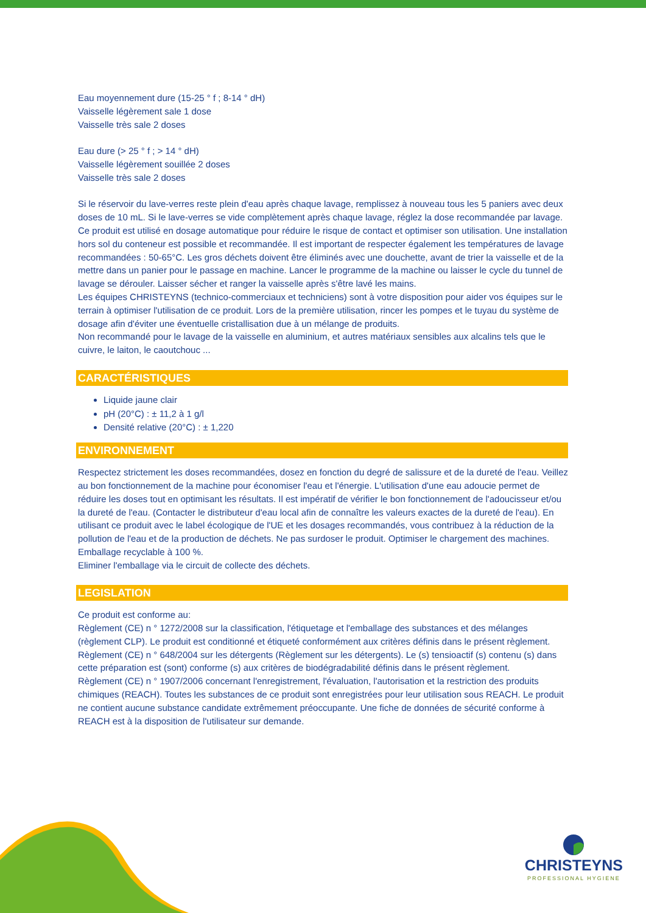Eau moyennement dure (15-25 ° f ; 8-14 ° dH)
Vaisselle légèrement sale 1 dose
Vaisselle très sale 2 doses
Eau dure (> 25 ° f ; > 14 ° dH)
Vaisselle légèrement souillée 2 doses
Vaisselle très sale 2 doses
Si le réservoir du lave-verres reste plein d'eau après chaque lavage, remplissez à nouveau tous les 5 paniers avec deux doses de 10 mL. Si le lave-verres se vide complètement après chaque lavage, réglez la dose recommandée par lavage. Ce produit est utilisé en dosage automatique pour réduire le risque de contact et optimiser son utilisation. Une installation hors sol du conteneur est possible et recommandée. Il est important de respecter également les températures de lavage recommandées : 50-65°C. Les gros déchets doivent être éliminés avec une douchette, avant de trier la vaisselle et de la mettre dans un panier pour le passage en machine. Lancer le programme de la machine ou laisser le cycle du tunnel de lavage se dérouler. Laisser sécher et ranger la vaisselle après s'être lavé les mains.
Les équipes CHRISTEYNS (technico-commerciaux et techniciens) sont à votre disposition pour aider vos équipes sur le terrain à optimiser l'utilisation de ce produit. Lors de la première utilisation, rincer les pompes et le tuyau du système de dosage afin d'éviter une éventuelle cristallisation due à un mélange de produits.
Non recommandé pour le lavage de la vaisselle en aluminium, et autres matériaux sensibles aux alcalins tels que le cuivre, le laiton, le caoutchouc ...
CARACTÉRISTIQUES
Liquide jaune clair
pH (20°C) : ± 11,2 à 1 g/l
Densité relative (20°C) : ± 1,220
ENVIRONNEMENT
Respectez strictement les doses recommandées, dosez en fonction du degré de salissure et de la dureté de l'eau. Veillez au bon fonctionnement de la machine pour économiser l'eau et l'énergie. L'utilisation d'une eau adoucie permet de réduire les doses tout en optimisant les résultats. Il est impératif de vérifier le bon fonctionnement de l'adoucisseur et/ou la dureté de l'eau. (Contacter le distributeur d'eau local afin de connaître les valeurs exactes de la dureté de l'eau). En utilisant ce produit avec le label écologique de l'UE et les dosages recommandés, vous contribuez à la réduction de la pollution de l'eau et de la production de déchets. Ne pas surdoser le produit. Optimiser le chargement des machines.
Emballage recyclable à 100 %.
Eliminer l'emballage via le circuit de collecte des déchets.
LEGISLATION
Ce produit est conforme au:
Règlement (CE) n ° 1272/2008 sur la classification, l'étiquetage et l'emballage des substances et des mélanges (règlement CLP). Le produit est conditionné et étiqueté conformément aux critères définis dans le présent règlement.
Règlement (CE) n ° 648/2004 sur les détergents (Règlement sur les détergents). Le (s) tensioactif (s) contenu (s) dans cette préparation est (sont) conforme (s) aux critères de biodégradabilité définis dans le présent règlement.
Règlement (CE) n ° 1907/2006 concernant l'enregistrement, l'évaluation, l'autorisation et la restriction des produits chimiques (REACH). Toutes les substances de ce produit sont enregistrées pour leur utilisation sous REACH. Le produit ne contient aucune substance candidate extrêmement préoccupante. Une fiche de données de sécurité conforme à REACH est à la disposition de l'utilisateur sur demande.
CHRISTEYNS
PROFESSIONAL HYGIENE